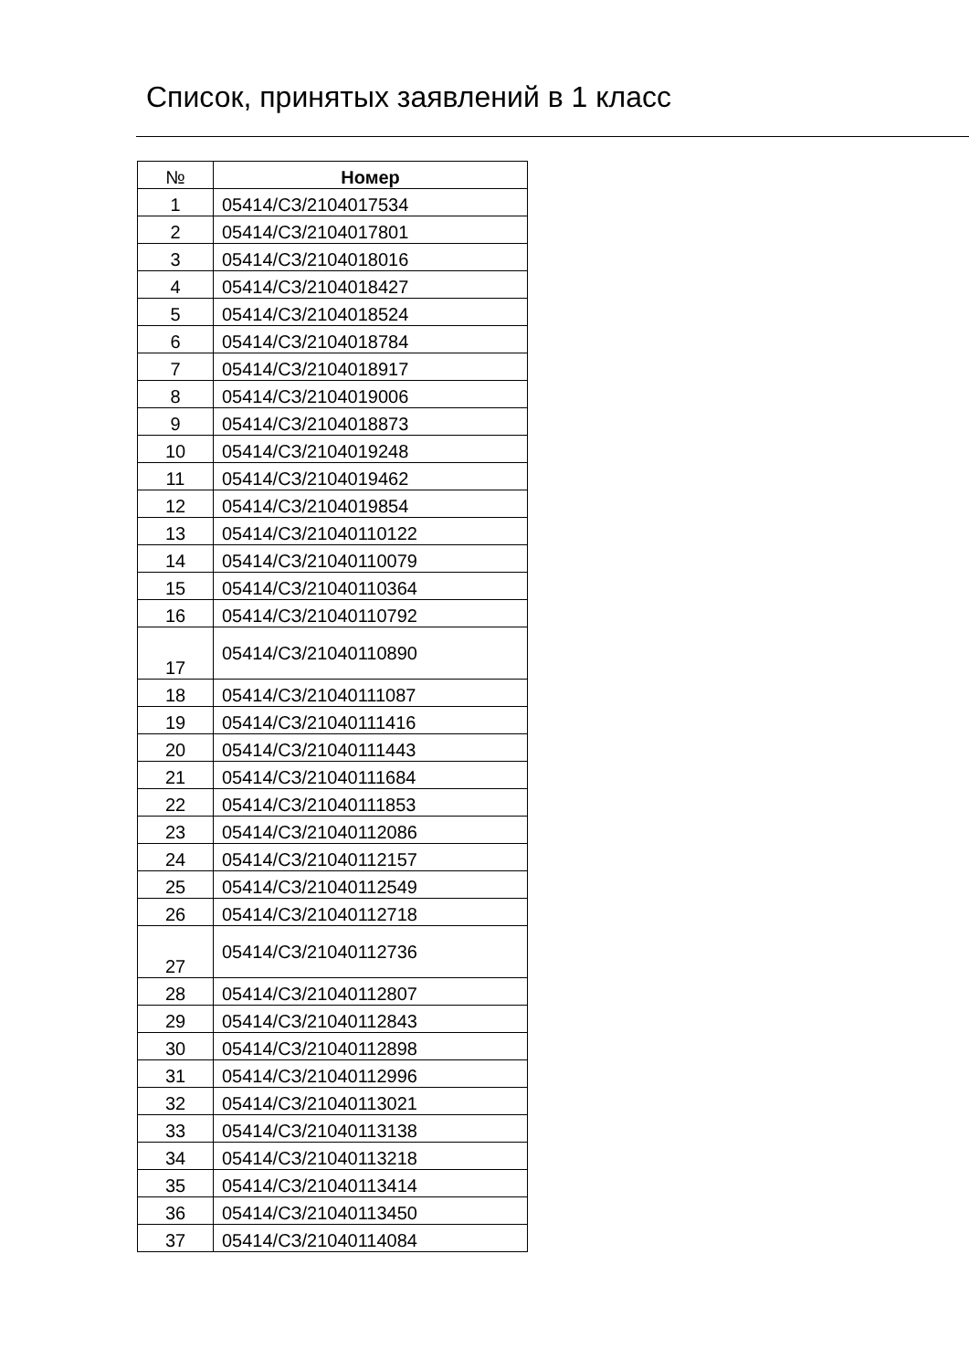Список, принятых заявлений в 1 класс
| № | Номер |
| --- | --- |
| 1 | 05414/СЗ/2104017534 |
| 2 | 05414/СЗ/2104017801 |
| 3 | 05414/СЗ/2104018016 |
| 4 | 05414/СЗ/2104018427 |
| 5 | 05414/СЗ/2104018524 |
| 6 | 05414/СЗ/2104018784 |
| 7 | 05414/СЗ/2104018917 |
| 8 | 05414/СЗ/2104019006 |
| 9 | 05414/СЗ/2104018873 |
| 10 | 05414/СЗ/2104019248 |
| 11 | 05414/СЗ/2104019462 |
| 12 | 05414/СЗ/2104019854 |
| 13 | 05414/СЗ/21040110122 |
| 14 | 05414/СЗ/21040110079 |
| 15 | 05414/СЗ/21040110364 |
| 16 | 05414/СЗ/21040110792 |
| 17 | 05414/СЗ/21040110890 |
| 18 | 05414/СЗ/21040111087 |
| 19 | 05414/СЗ/21040111416 |
| 20 | 05414/СЗ/21040111443 |
| 21 | 05414/СЗ/21040111684 |
| 22 | 05414/СЗ/21040111853 |
| 23 | 05414/СЗ/21040112086 |
| 24 | 05414/СЗ/21040112157 |
| 25 | 05414/СЗ/21040112549 |
| 26 | 05414/СЗ/21040112718 |
| 27 | 05414/СЗ/21040112736 |
| 28 | 05414/СЗ/21040112807 |
| 29 | 05414/СЗ/21040112843 |
| 30 | 05414/СЗ/21040112898 |
| 31 | 05414/СЗ/21040112996 |
| 32 | 05414/СЗ/21040113021 |
| 33 | 05414/СЗ/21040113138 |
| 34 | 05414/СЗ/21040113218 |
| 35 | 05414/СЗ/21040113414 |
| 36 | 05414/СЗ/21040113450 |
| 37 | 05414/СЗ/21040114084 |